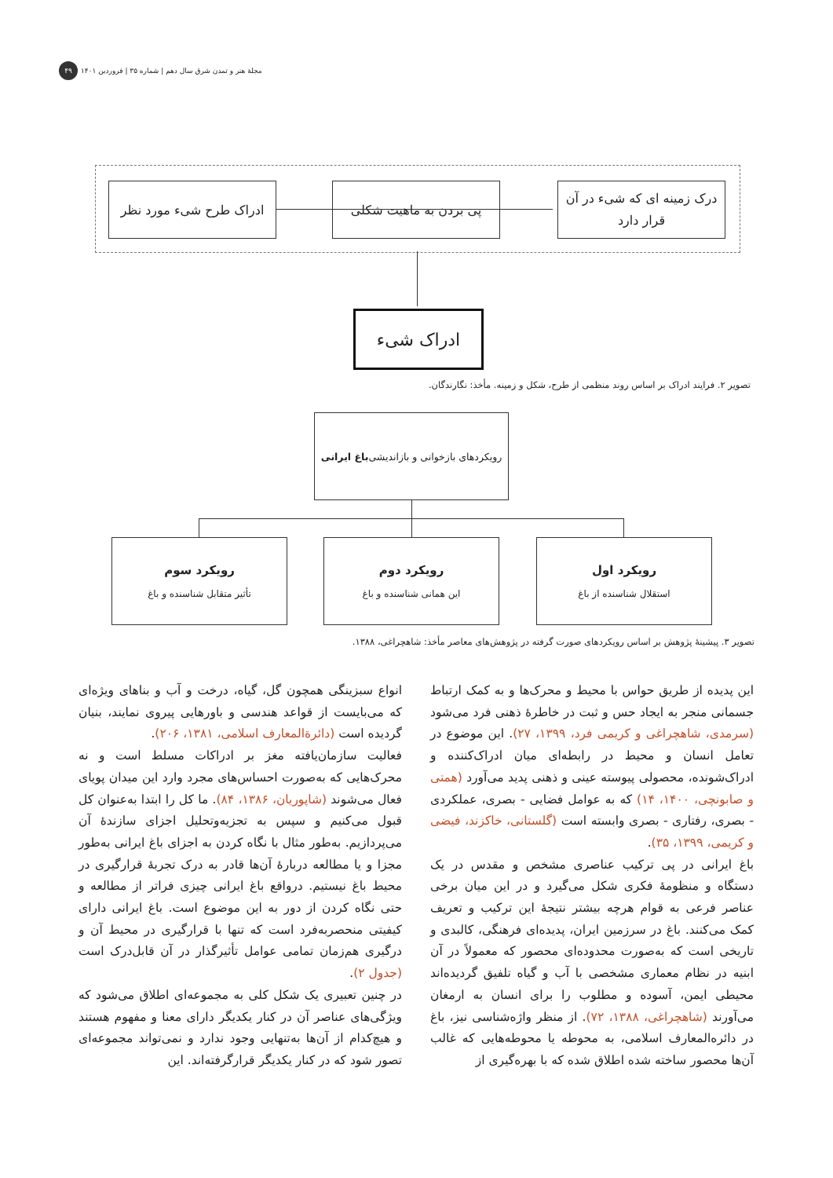مجلهٔ هنر و تمدن شرق سال دهم | شماره ۳۵ | فروردین ۱۴۰۱ ۴۹
درک زمینه ای که شیء در آن قرار دارد
پی بردن به ماهیت شکلی
ادراک طرح شیء مورد نظر
ادراک شیء
تصویر ۲. فرایند ادراک بر اساس روند منظمی از طرح، شکل و زمینه. مأخذ: نگارندگان.
رویکردهای بازخوانی و بازاندیشی باغ ایرانی
رویکرد اول
استقلال شناسنده از باغ
رویکرد دوم
این همانی شناسنده و باغ
رویکرد سوم
تأثیر متقابل شناسنده و باغ
تصویر ۳. پیشینهٔ پژوهش بر اساس رویکردهای صورت گرفته در پژوهش‌های معاصر مأخذ: شاهچراغی، ۱۳۸۸.
این پدیده از طریق حواس با محیط و محرک‌ها و به کمک ارتباط جسمانی منجر به ایجاد حس و ثبت در خاطرهٔ ذهنی فرد می‌شود (سرمدی، شاهچراغی و کریمی فرد، ۱۳۹۹، ۲۷). این موضوع در تعامل انسان و محیط در رابطه‌ای میان ادراک‌کننده و ادراک‌شونده، محصولی پیوسته عینی و ذهنی پدید می‌آورد (همتی و صابونچی، ۱۴۰۰، ۱۴) که به عوامل فضایی - بصری، عملکردی - بصری، رفتاری - بصری وابسته است (گلستانی، خاکزند، فیضی و کریمی، ۱۳۹۹، ۳۵).
باغ ایرانی در پی ترکیب عناصری مشخص و مقدس در یک دستگاه و منظومهٔ فکری شکل می‌گیرد و در این میان برخی عناصر فرعی به قوام هرچه بیشتر نتیجهٔ این ترکیب و تعریف کمک می‌کنند. باغ در سرزمین ایران، پدیده‌ای فرهنگی، کالبدی و تاریخی است که به‌صورت محدوده‌ای محصور که معمولاً در آن ابنیه در نظام معماری مشخصی با آب و گیاه تلفیق گردیده‌اند محیطی ایمن، آسوده و مطلوب را برای انسان به ارمغان می‌آورند (شاهچراغی، ۱۳۸۸، ۷۲). از منظر واژه‌شناسی نیز، باغ در دائره‌المعارف اسلامی، به محوطه یا محوطه‌هایی که غالب آن‌ها محصور ساخته شده اطلاق شده که با بهره‌گیری از
انواع سبزینگی همچون گل، گیاه، درخت و آب و بناهای ویژه‌ای که می‌بایست از قواعد هندسی و باورهایی پیروی نمایند، بنیان گردیده است (دائرةالمعارف اسلامی، ۱۳۸۱، ۲۰۶).
فعالیت سازمان‌یافته مغز بر ادراکات مسلط است و نه محرک‌هایی که به‌صورت احساس‌های مجرد وارد این میدان پویای فعال می‌شوند (شاپوریان، ۱۳۸۶، ۸۴). ما کل را ابتدا به‌عنوان کل قبول می‌کنیم و سپس به تجزیه‌وتحلیل اجزای سازندهٔ آن می‌پردازیم. به‌طور مثال با نگاه کردن به اجزای باغ ایرانی به‌طور مجزا و یا مطالعه دربارهٔ آن‌ها قادر به درک تجربهٔ قرارگیری در محیط باغ نیستیم. درواقع باغ ایرانی چیزی فراتر از مطالعه و حتی نگاه کردن از دور به این موضوع است. باغ ایرانی دارای کیفیتی منحصربه‌فرد است که تنها با قرارگیری در محیط آن و درگیری هم‌زمان تمامی عوامل تأثیرگذار در آن قابل‌درک است (جدول ۲).
در چنین تعبیری یک شکل کلی به مجموعه‌ای اطلاق می‌شود که ویژگی‌های عناصر آن در کنار یکدیگر دارای معنا و مفهوم هستند و هیچ‌کدام از آن‌ها به‌تنهایی وجود ندارد و نمی‌تواند مجموعه‌ای تصور شود که در کنار یکدیگر قرارگرفته‌اند. این